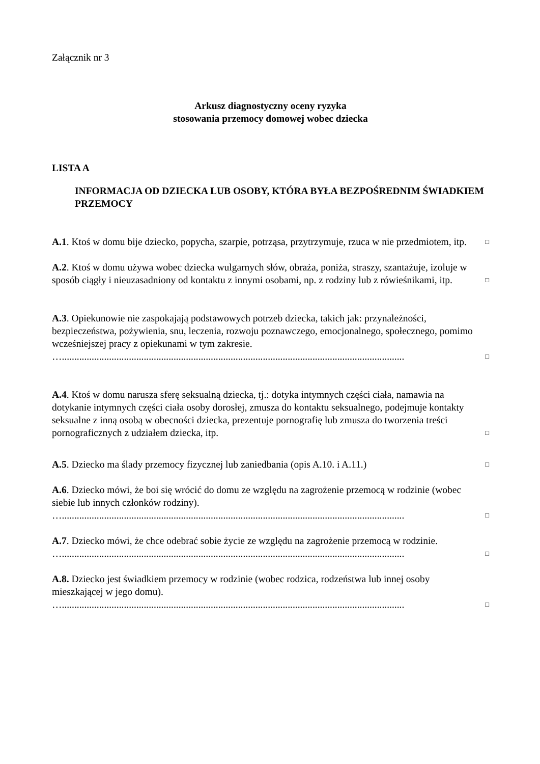Załącznik nr 3
Arkusz diagnostyczny oceny ryzyka
stosowania przemocy domowej wobec dziecka
LISTA A
INFORMACJA OD DZIECKA LUB OSOBY, KTÓRA BYŁA BEZPOŚREDNIM ŚWIADKIEM PRZEMOCY
A.1. Ktoś w domu bije dziecko, popycha, szarpie, potrząsa, przytrzymuje, rzuca w nie przedmiotem, itp.
□
A.2. Ktoś w domu używa wobec dziecka wulgarnych słów, obraża, poniża, straszy, szantażuje, izoluje w sposób ciągły i nieuzasadniony od kontaktu z innymi osobami, np. z rodziny lub z rówieśnikami, itp.
□
A.3. Opiekunowie nie zaspokajają podstawowych potrzeb dziecka, takich jak: przynależności, bezpieczeństwa, pożywienia, snu, leczenia, rozwoju poznawczego, emocjonalnego, społecznego, pomimo wcześniejszej pracy z opiekunami w tym zakresie.
…..........................................................................................................................................
□
A.4. Ktoś w domu narusza sferę seksualną dziecka, tj.: dotyka intymnych części ciała, namawia na dotykanie intymnych części ciała osoby dorosłej, zmusza do kontaktu seksualnego, podejmuje kontakty seksualne z inną osobą w obecności dziecka, prezentuje pornografię lub zmusza do tworzenia treści pornograficznych z udziałem dziecka, itp.
□
A.5. Dziecko ma ślady przemocy fizycznej lub zaniedbania (opis A.10. i A.11.)
□
A.6. Dziecko mówi, że boi się wrócić do domu ze względu na zagrożenie przemocą w rodzinie (wobec siebie lub innych członków rodziny).
…..........................................................................................................................................
□
A.7. Dziecko mówi, że chce odebrać sobie życie ze względu na zagrożenie przemocą w rodzinie.
…..........................................................................................................................................
□
A.8. Dziecko jest świadkiem przemocy w rodzinie (wobec rodzica, rodzeństwa lub innej osoby mieszkającej w jego domu).
…..........................................................................................................................................
□